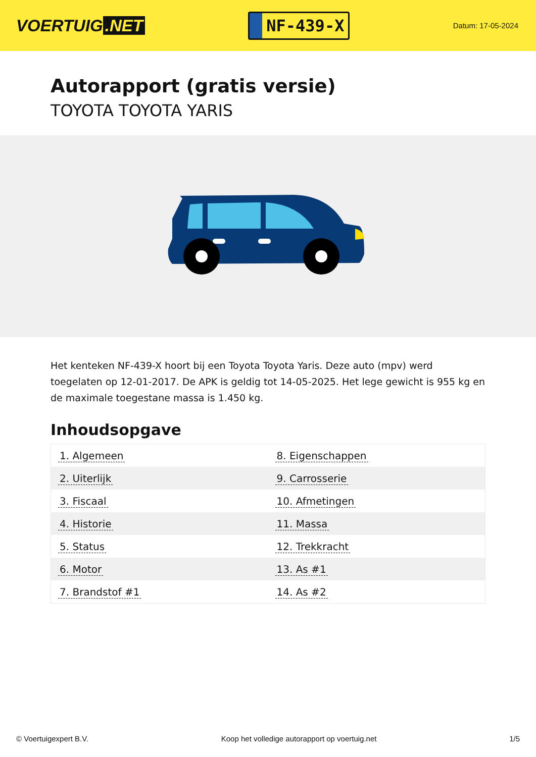VOERTUIG.NET
NF-439-X
Datum: 17-05-2024
Autorapport (gratis versie)
TOYOTA TOYOTA YARIS
Het kenteken NF-439-X hoort bij een Toyota Toyota Yaris. Deze auto (mpv) werd toegelaten op 12-01-2017. De APK is geldig tot 14-05-2025. Het lege gewicht is 955 kg en de maximale toegestane massa is 1.450 kg.
Inhoudsopgave
| 1. Algemeen | 8. Eigenschappen |
| 2. Uiterlijk | 9. Carrosserie |
| 3. Fiscaal | 10. Afmetingen |
| 4. Historie | 11. Massa |
| 5. Status | 12. Trekkracht |
| 6. Motor | 13. As #1 |
| 7. Brandstof #1 | 14. As #2 |
© Voertuigexpert B.V. Koop het volledige autorapport op voertuig.net
1/5